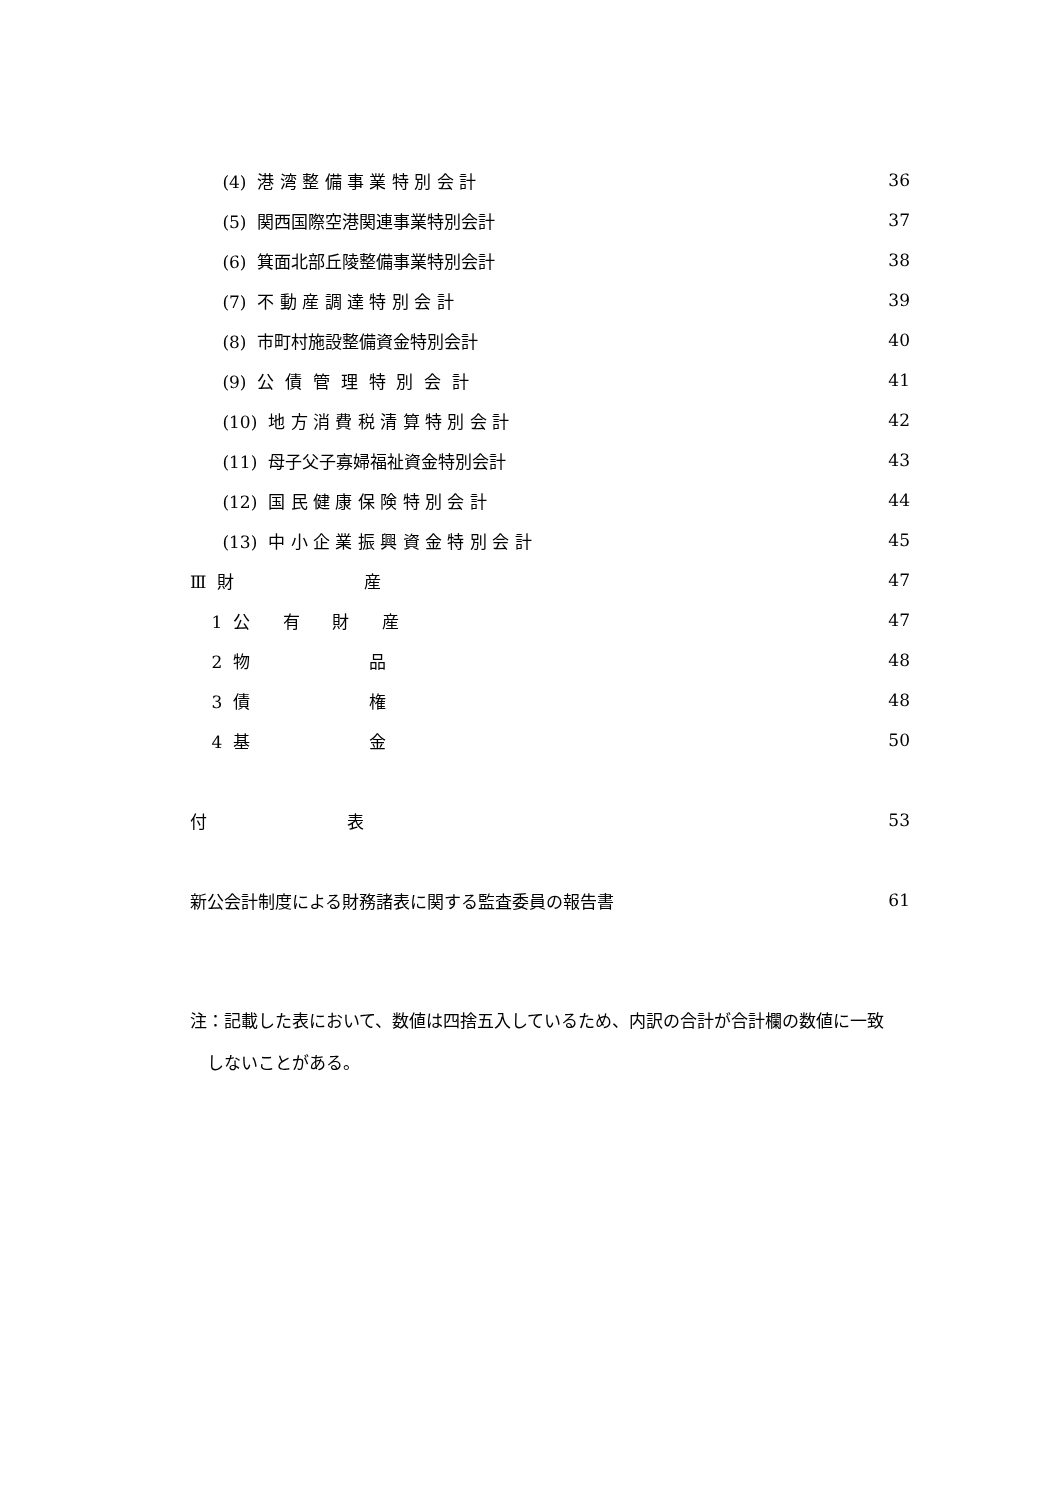(4) 港 湾 整 備 事 業 特 別 会 計 36
(5) 関西国際空港関連事業特別会計 37
(6) 箕面北部丘陵整備事業特別会計 38
(7) 不 動 産 調 達 特 別 会 計 39
(8) 市町村施設整備資金特別会計 40
(9) 公 債 管 理 特 別 会 計 41
(10) 地 方 消 費 税 清 算 特 別 会 計 42
(11) 母子父子寡婦福祉資金特別会計 43
(12) 国 民 健 康 保 険 特 別 会 計 44
(13) 中 小 企 業 振 興 資 金 特 別 会 計 45
Ⅲ 財 産 47
1 公 有 財 産 47
2 物 品 48
3 債 権 48
4 基 金 50
付 表 53
新公会計制度による財務諸表に関する監査委員の報告書 61
注：記載した表において、数値は四捨五入しているため、内訳の合計が合計欄の数値に一致
　しないことがある。